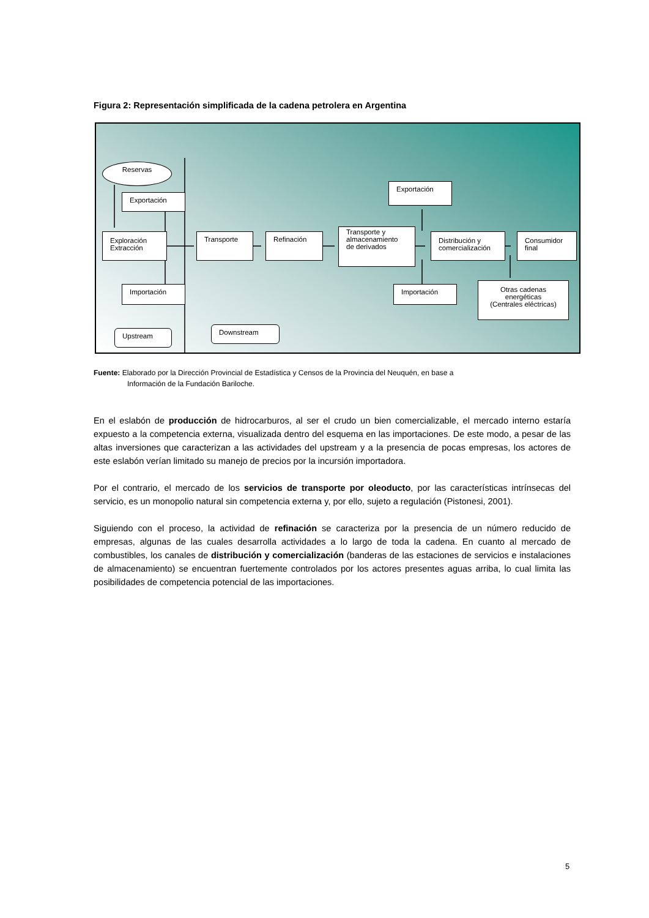Figura 2: Representación simplificada de la cadena petrolera en Argentina
Reservas
Exportación
Exploración
Extracción
Importación
Upstream
Transporte Refinación
Transporte y
almacenamiento
de derivados
Exportación
Distribución y
comercialización
Consumidor
final
Importación
Otras cadenas
energéticas
(Centrales eléctricas)
Downstream
Fuente: Elaborado por la Dirección Provincial de Estadística y Censos de la Provincia del Neuquén, en base a
Información de la Fundación Bariloche.
En el eslabón de producción de hidrocarburos, al ser el crudo un bien comercializable, el mercado interno estaría expuesto a la competencia externa, visualizada dentro del esquema en las importaciones. De este modo, a pesar de las altas inversiones que caracterizan a las actividades del upstream y a la presencia de pocas empresas, los actores de este eslabón verían limitado su manejo de precios por la incursión importadora.
Por el contrario, el mercado de los servicios de transporte por oleoducto, por las características intrínsecas del servicio, es un monopolio natural sin competencia externa y, por ello, sujeto a regulación (Pistonesi, 2001).
Siguiendo con el proceso, la actividad de refinación se caracteriza por la presencia de un número reducido de empresas, algunas de las cuales desarrolla actividades a lo largo de toda la cadena. En cuanto al mercado de combustibles, los canales de distribución y comercialización (banderas de las estaciones de servicios e instalaciones de almacenamiento) se encuentran fuertemente controlados por los actores presentes aguas arriba, lo cual limita las posibilidades de competencia potencial de las importaciones.
5